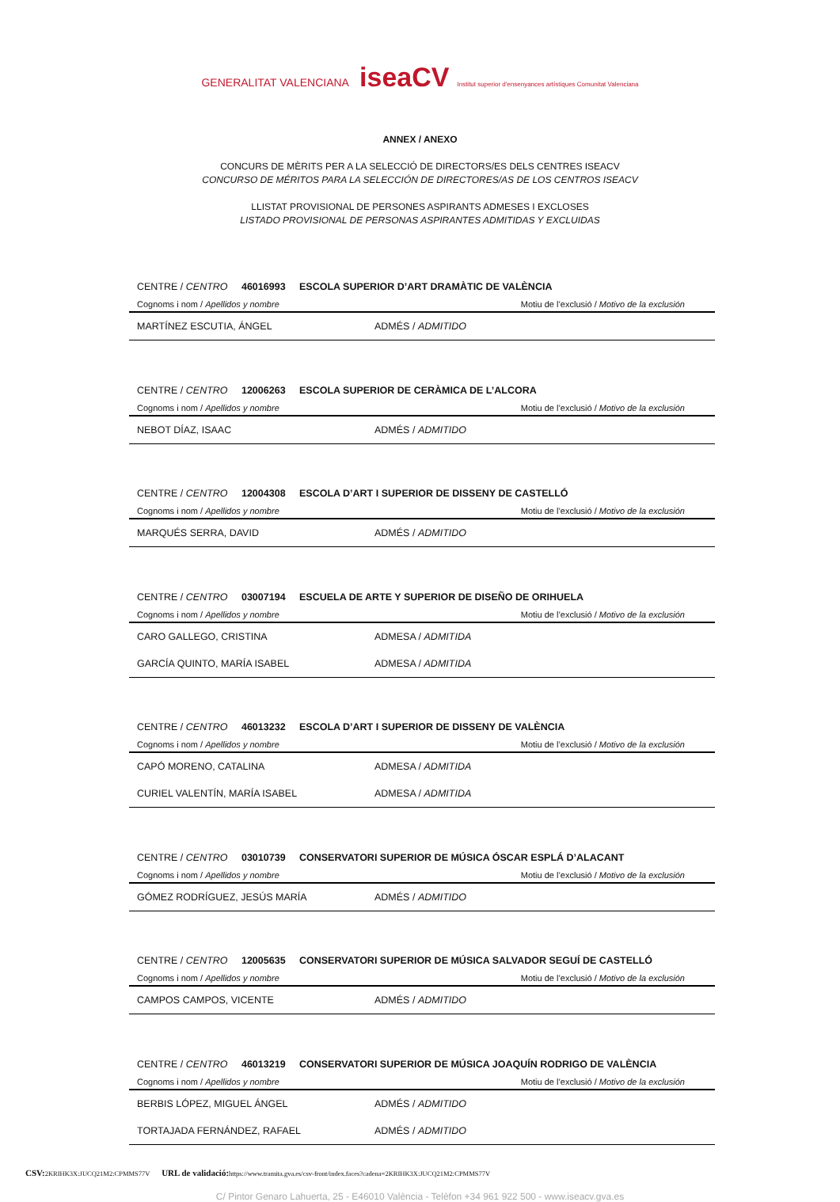GENERALITAT VALENCIANA iseaCV Institut superior d'ensenyances artístiques Comunitat Valenciana
ANNEX / ANEXO
CONCURS DE MÈRITS PER A LA SELECCIÓ DE DIRECTORS/ES DELS CENTRES ISEACV
CONCURSO DE MÉRITOS PARA LA SELECCIÓN DE DIRECTORES/AS DE LOS CENTROS ISEACV
LLISTAT PROVISIONAL DE PERSONES ASPIRANTS ADMESES I EXCLOSES
LISTADO PROVISIONAL DE PERSONAS ASPIRANTES ADMITIDAS Y EXCLUIDAS
| CENTRE / CENTRO 46016993 ESCOLA SUPERIOR D’ART DRAMÀTIC DE VALÈNCIA | |
| Cognoms i nom / Apellidos y nombre | Motiu de l’exclusió / Motivo de la exclusión |
| MARTÍNEZ ESCUTIA, ÁNGEL | ADMÉS / ADMITIDO |
| CENTRE / CENTRO 12006263 ESCOLA SUPERIOR DE CERÀMICA DE L’ALCORA | |
| Cognoms i nom / Apellidos y nombre | Motiu de l’exclusió / Motivo de la exclusión |
| NEBOT DÍAZ, ISAAC | ADMÉS / ADMITIDO |
| CENTRE / CENTRO 12004308 ESCOLA D’ART I SUPERIOR DE DISSENY DE CASTELLÓ | |
| Cognoms i nom / Apellidos y nombre | Motiu de l’exclusió / Motivo de la exclusión |
| MARQUÉS SERRA, DAVID | ADMÉS / ADMITIDO |
| CENTRE / CENTRO 03007194 ESCUELA DE ARTE Y SUPERIOR DE DISEÑO DE ORIHUELA | |
| Cognoms i nom / Apellidos y nombre | Motiu de l’exclusió / Motivo de la exclusión |
| CARO GALLEGO, CRISTINA | ADMESA / ADMITIDA |
| GARCÍA QUINTO, MARÍA ISABEL | ADMESA / ADMITIDA |
| CENTRE / CENTRO 46013232 ESCOLA D’ART I SUPERIOR DE DISSENY DE VALÈNCIA | |
| Cognoms i nom / Apellidos y nombre | Motiu de l’exclusió / Motivo de la exclusión |
| CAPÓ MORENO, CATALINA | ADMESA / ADMITIDA |
| CURIEL VALENTÍN, MARÍA ISABEL | ADMESA / ADMITIDA |
| CENTRE / CENTRO 03010739 CONSERVATORI SUPERIOR DE MÚSICA ÓSCAR ESPLÁ D’ALACANT | |
| Cognoms i nom / Apellidos y nombre | Motiu de l’exclusió / Motivo de la exclusión |
| GÓMEZ RODRÍGUEZ, JESÚS MARÍA | ADMÉS / ADMITIDO |
| CENTRE / CENTRO 12005635 CONSERVATORI SUPERIOR DE MÚSICA SALVADOR SEGUÍ DE CASTELLÓ | |
| Cognoms i nom / Apellidos y nombre | Motiu de l’exclusió / Motivo de la exclusión |
| CAMPOS CAMPOS, VICENTE | ADMÉS / ADMITIDO |
| CENTRE / CENTRO 46013219 CONSERVATORI SUPERIOR DE MÚSICA JOAQUÍN RODRIGO DE VALÈNCIA | |
| Cognoms i nom / Apellidos y nombre | Motiu de l’exclusió / Motivo de la exclusión |
| BERBIS LÓPEZ, MIGUEL ÁNGEL | ADMÉS / ADMITIDO |
| TORTAJADA FERNÁNDEZ, RAFAEL | ADMÉS / ADMITIDO |
C/ Pintor Genaro Lahuerta, 25 - E46010 València - Telèfon +34 961 922 500 - www.iseacv.gva.es
CSV: 2KRIHK3X:JUCQ21M2:CPMMS77V URL de validació: https://www.tramita.gva.es/csv-front/index.faces?cadena=2KRIHK3X:JUCQ21M2:CPMMS77V